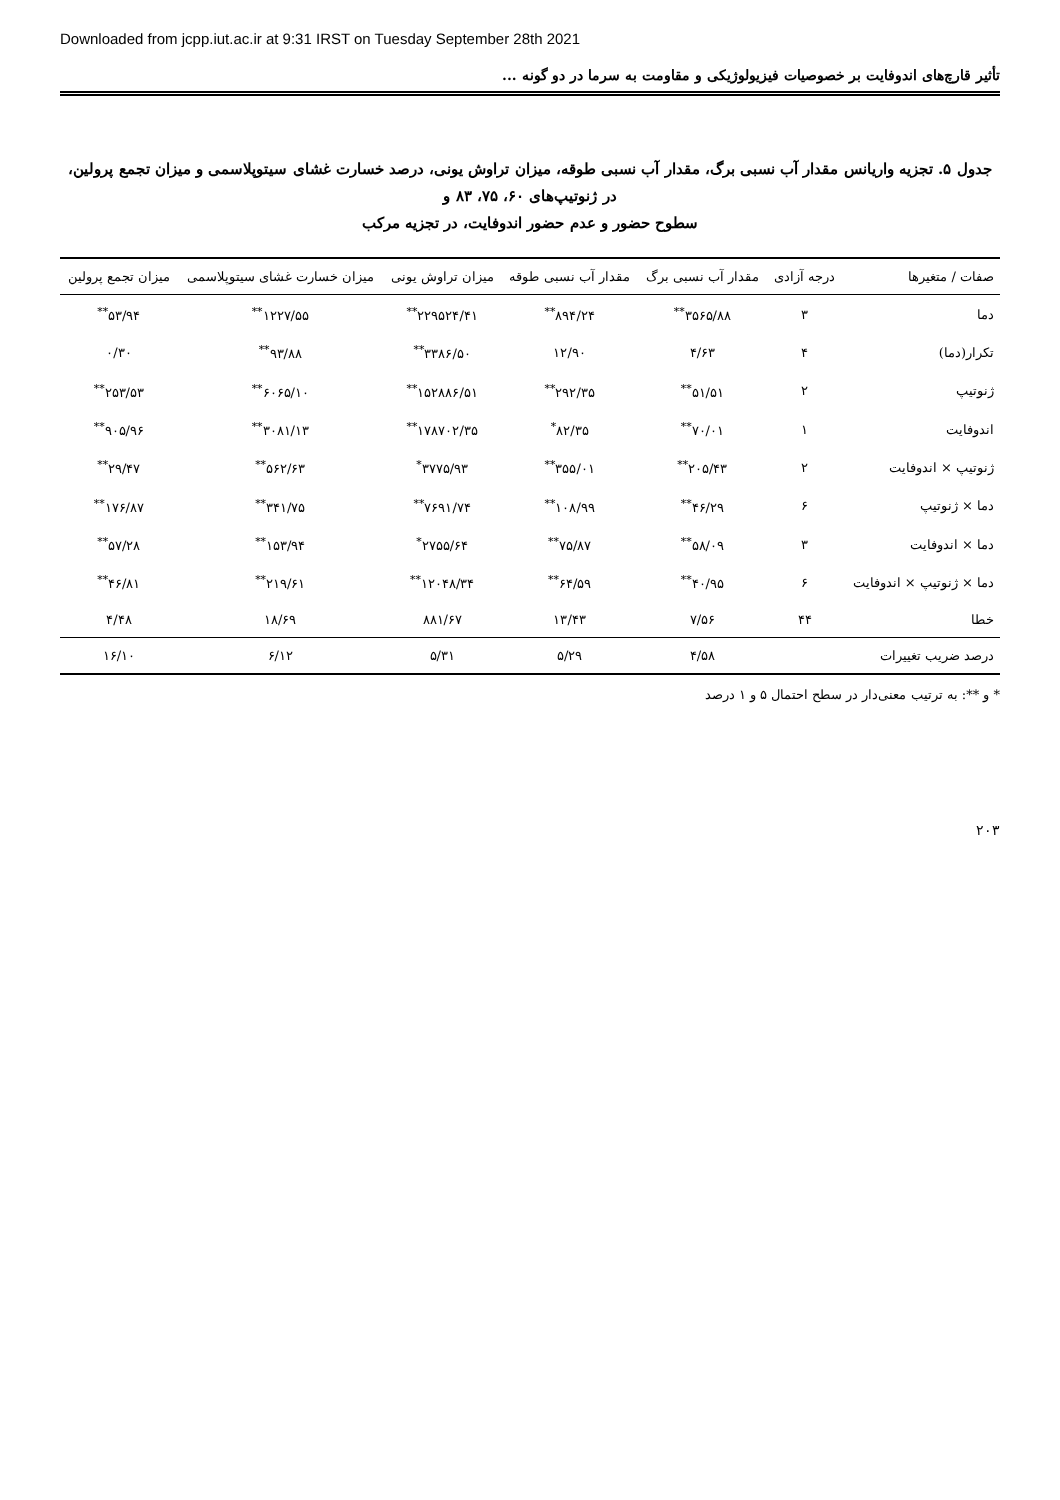Downloaded from jcpp.iut.ac.ir at 9:31 IRST on Tuesday September 28th 2021
تأثیر قارچ‌های اندوفایت بر خصوصیات فیزیولوژیکی و مقاومت به سرما در دو گونه ...
جدول ۵. تجزیه واریانس مقدار آب نسبی برگ، مقدار آب نسبی طوقه، میزان تراوش یونی، درصد خسارت غشای سیتوپلاسمی و میزان تجمع پرولین، در ژنوتیپ‌های ۶۰، ۷۵، ۸۳ و
سطوح حضور و عدم حضور اندوفایت، در تجزیه مرکب
| صفات / متغیرها | درجه آزادی | مقدار آب نسبی برگ | مقدار آب نسبی طوقه | میزان تراوش یونی | میزان خسارت غشای سیتوپلاسمی | میزان تجمع پرولین |
| --- | --- | --- | --- | --- | --- | --- |
| دما | ۳ | ۳۵۶۵/۸۸<sup>**</sup> | ۸۹۴/۲۴<sup>**</sup> | ۲۲۹۵۲۴/۴۱<sup>**</sup> | ۱۲۲۷/۵۵<sup>**</sup> | ۵۳/۹۴<sup>**</sup> |
| تکرار(دما) | ۴ | ۴/۶۳ | ۱۲/۹۰ | ۳۳۸۶/۵۰<sup>**</sup> | ۹۳/۸۸<sup>**</sup> | ۰/۳۰ |
| ژنوتیپ | ۲ | ۵۱/۵۱<sup>**</sup> | ۲۹۲/۳۵<sup>**</sup> | ۱۵۲۸۸۶/۵۱<sup>**</sup> | ۶۰۶۵/۱۰<sup>**</sup> | ۲۵۳/۵۳<sup>**</sup> |
| اندوفایت | ۱ | ۷۰/۰۱<sup>**</sup> | ۸۲/۳۵<sup>*</sup> | ۱۷۸۷۰۲/۳۵<sup>**</sup> | ۳۰۸۱/۱۳<sup>**</sup> | ۹۰۵/۹۶<sup>**</sup> |
| ژنوتیپ × اندوفایت | ۲ | ۲۰۵/۴۳<sup>**</sup> | ۳۵۵/۰۱<sup>**</sup> | ۳۷۷۵/۹۳<sup>*</sup> | ۵۶۲/۶۳<sup>**</sup> | ۲۹/۴۷<sup>**</sup> |
| دما × ژنوتیپ | ۶ | ۴۶/۲۹<sup>**</sup> | ۱۰۸/۹۹<sup>**</sup> | ۷۶۹۱/۷۴<sup>**</sup> | ۳۴۱/۷۵<sup>**</sup> | ۱۷۶/۸۷<sup>**</sup> |
| دما × اندوفایت | ۳ | ۵۸/۰۹<sup>**</sup> | ۷۵/۸۷<sup>**</sup> | ۲۷۵۵/۶۴<sup>*</sup> | ۱۵۳/۹۴<sup>**</sup> | ۵۷/۲۸<sup>**</sup> |
| دما × ژنوتیپ × اندوفایت | ۶ | ۴۰/۹۵<sup>**</sup> | ۶۴/۵۹<sup>**</sup> | ۱۲۰۴۸/۳۴<sup>**</sup> | ۲۱۹/۶۱<sup>**</sup> | ۴۶/۸۱<sup>**</sup> |
| خطا | ۴۴ | ۷/۵۶ | ۱۳/۴۳ | ۸۸۱/۶۷ | ۱۸/۶۹ | ۴/۴۸ |
| درصد ضریب تغییرات | | ۴/۵۸ | ۵/۲۹ | ۵/۳۱ | ۶/۱۲ | ۱۶/۱۰ |
* و **: به ترتیب معنی‌دار در سطح احتمال ۵ و ۱ درصد
۲۰۳